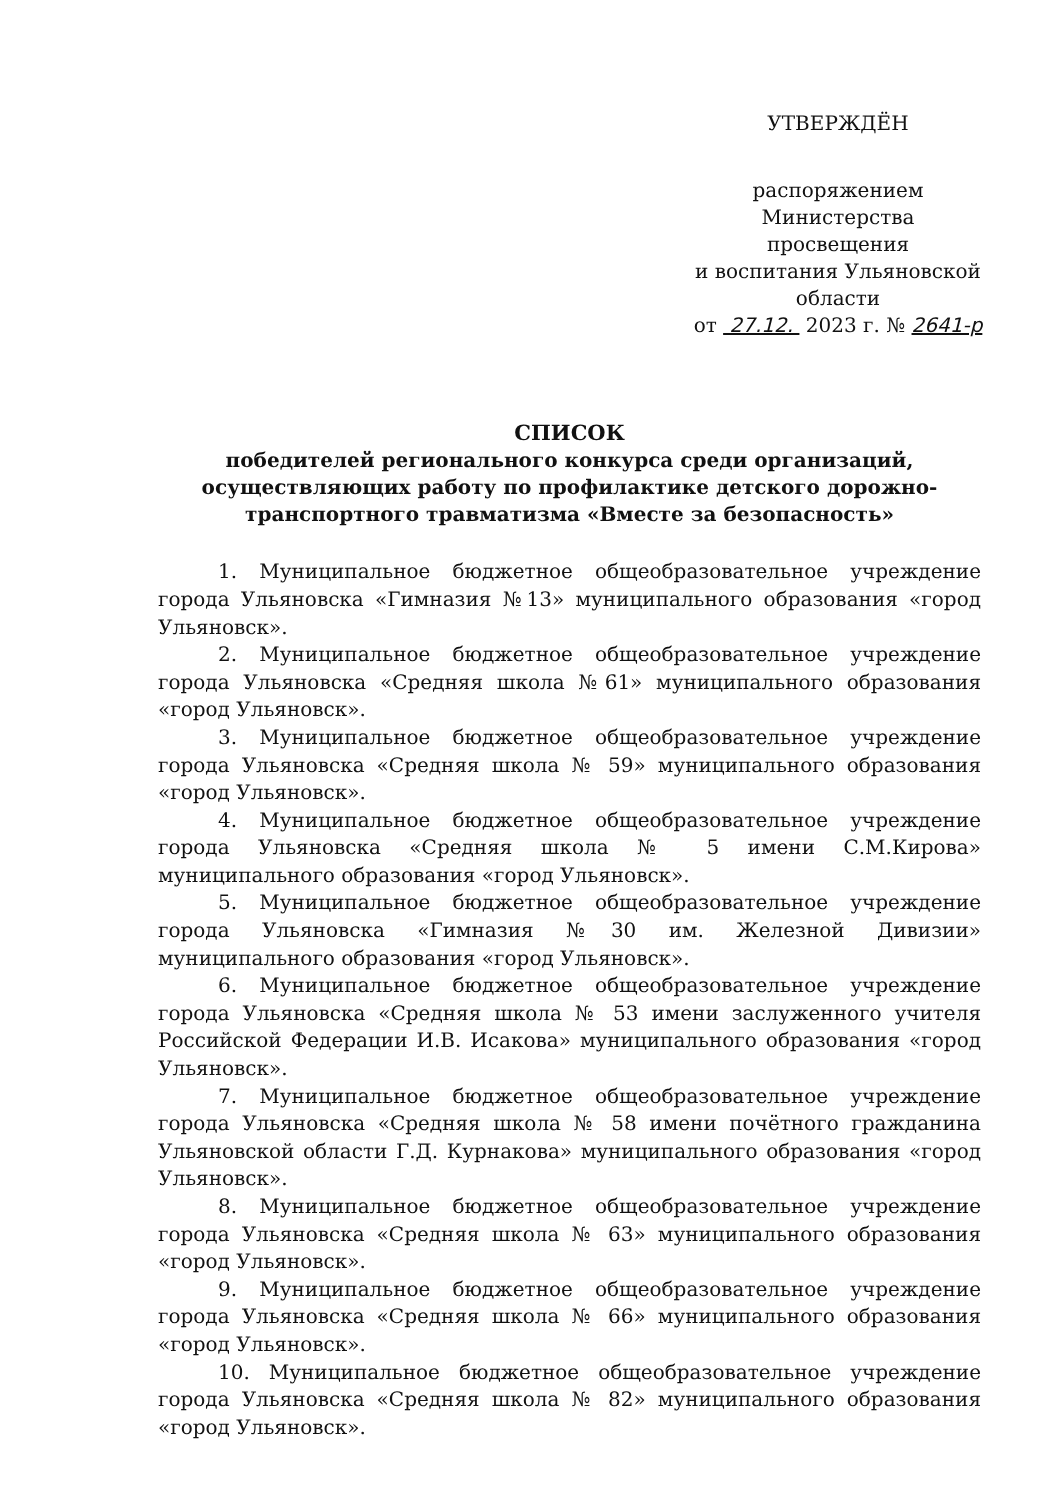УТВЕРЖДЁН
распоряжением
Министерства просвещения
и воспитания Ульяновской области
от 27.12. 2023 г. № 2641-р
СПИСОК
победителей регионального конкурса среди организаций, осуществляющих работу по профилактике детского дорожно-транспортного травматизма «Вместе за безопасность»
1. Муниципальное бюджетное общеобразовательное учреждение города Ульяновска «Гимназия №13» муниципального образования «город Ульяновск».
2. Муниципальное бюджетное общеобразовательное учреждение города Ульяновска «Средняя школа №61» муниципального образования «город Ульяновск».
3. Муниципальное бюджетное общеобразовательное учреждение города Ульяновска «Средняя школа № 59» муниципального образования «город Ульяновск».
4. Муниципальное бюджетное общеобразовательное учреждение города Ульяновска «Средняя школа № 5 имени С.М.Кирова» муниципального образования «город Ульяновск».
5. Муниципальное бюджетное общеобразовательное учреждение города Ульяновска «Гимназия №30 им. Железной Дивизии» муниципального образования «город Ульяновск».
6. Муниципальное бюджетное общеобразовательное учреждение города Ульяновска «Средняя школа № 53 имени заслуженного учителя Российской Федерации И.В. Исакова» муниципального образования «город Ульяновск».
7. Муниципальное бюджетное общеобразовательное учреждение города Ульяновска «Средняя школа № 58 имени почётного гражданина Ульяновской области Г.Д. Курнакова» муниципального образования «город Ульяновск».
8. Муниципальное бюджетное общеобразовательное учреждение города Ульяновска «Средняя школа № 63» муниципального образования «город Ульяновск».
9. Муниципальное бюджетное общеобразовательное учреждение города Ульяновска «Средняя школа № 66» муниципального образования «город Ульяновск».
10. Муниципальное бюджетное общеобразовательное учреждение города Ульяновска «Средняя школа № 82» муниципального образования «город Ульяновск».